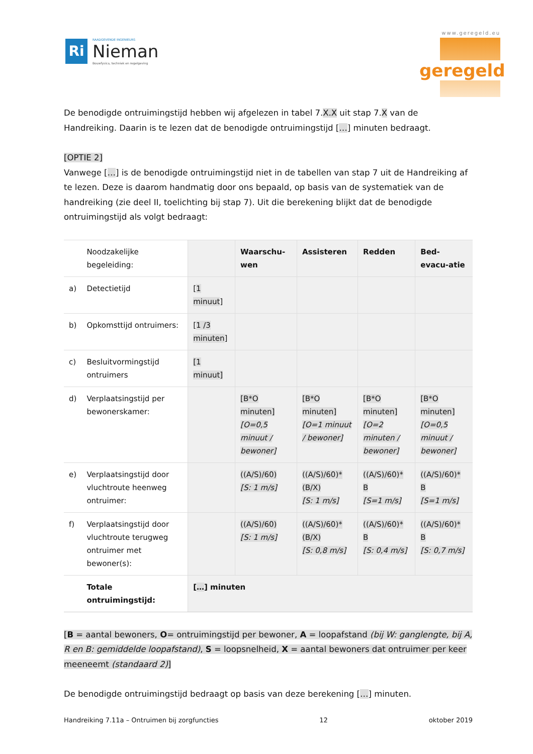Ri
RAADGEVENDE INGENIEURS
Nieman
Bouwfysica, techniek en regelgeving
www.geregeld.eu
geregeld
De benodigde ontruimingstijd hebben wij afgelezen in tabel 7.X.X uit stap 7.X van de Handreiking. Daarin is te lezen dat de benodigde ontruimingstijd […] minuten bedraagt.
[OPTIE 2]
Vanwege […] is de benodigde ontruimingstijd niet in de tabellen van stap 7 uit de Handreiking af te lezen. Deze is daarom handmatig door ons bepaald, op basis van de systematiek van de handreiking (zie deel II, toelichting bij stap 7). Uit die berekening blijkt dat de benodigde ontruimingstijd als volgt bedraagt:
| | Noodzakelijke begeleiding: | | Waarschu-wen | Assisteren | Redden | Bed-evacu-atie |
| --- | --- | --- | --- | --- | --- | --- |
| a) | Detectietijd | [ 1 minuut ] | | | | |
| b) | Opkomsttijd ontruimers: | [ 1 /3 minuten ] | | | | |
| c) | Besluitvormingstijd ontruimers | [1 minuut] | | | | |
| d) | Verplaatsingstijd per bewonerskamer: | | [B*O minuten] [O=0,5 minuut / bewoner] | [B*O minuten] [O=1 minuut / bewoner] | [B*O minuten] [O=2 minuten / bewoner] | [B*O minuten] [O=0,5 minuut / bewoner] |
| e) | Verplaatsingstijd door vluchtroute heenweg ontruimer: | | ((A/S)/60) [S: 1 m/s] | ((A/S)/60)* (B/X) [S: 1 m/s] | ((A/S)/60)* B [S=1 m/s] | ((A/S)/60)* B [S=1 m/s] |
| f) | Verplaatsingstijd door vluchtroute terugweg ontruimer met bewoner(s): | | ((A/S)/60) [S: 1 m/s] | ((A/S)/60)* (B/X) [S: 0,8 m/s] | ((A/S)/60)* B [S: 0,4 m/s] | ((A/S)/60)* B [S: 0,7 m/s] |
| | Totale ontruimingstijd: | [ … ] minuten | | | | |
[B = aantal bewoners, O= ontruimingstijd per bewoner, A = loopafstand (bij W: ganglengte, bij A, R en B: gemiddelde loopafstand), S = loopsnelheid, X = aantal bewoners dat ontruimer per keer meeneemt (standaard 2)]
De benodigde ontruimingstijd bedraagt op basis van deze berekening […] minuten.
Handreiking 7.11a – Ontruimen bij zorgfuncties 12 oktober 2019